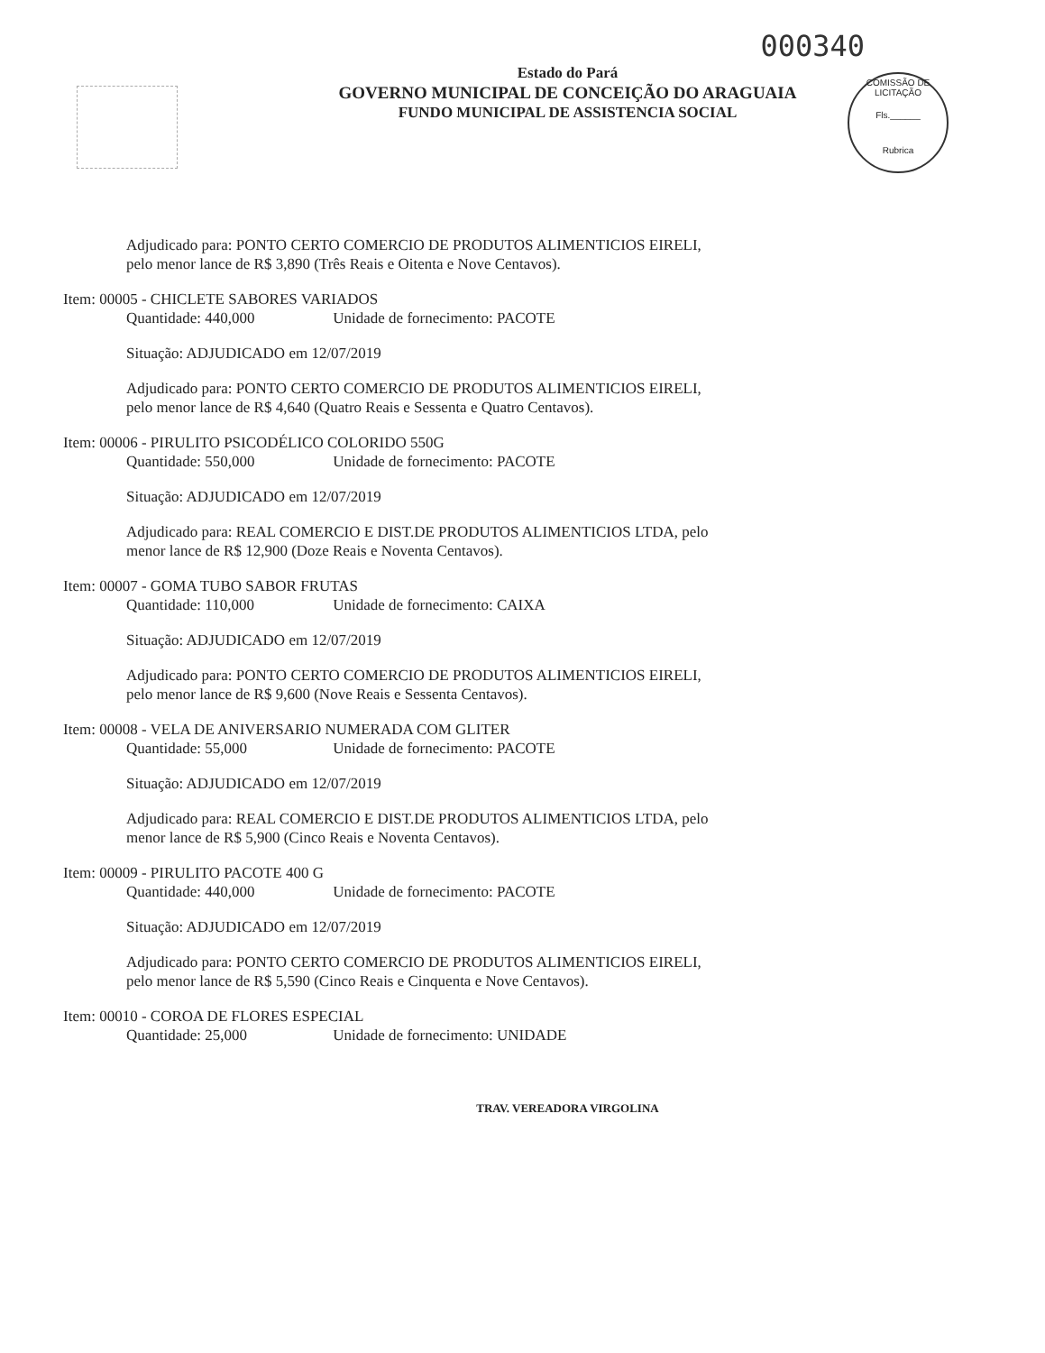000340
COMISSÃO DE LICITAÇÃO
Fls.______
Rubrica
Estado do Pará
GOVERNO MUNICIPAL DE CONCEIÇÃO DO ARAGUAIA
FUNDO MUNICIPAL DE ASSISTENCIA SOCIAL
Adjudicado para: PONTO CERTO COMERCIO DE PRODUTOS ALIMENTICIOS EIRELI, pelo menor lance de R$ 3,890 (Três Reais e Oitenta e Nove Centavos).
Item: 00005 - CHICLETE SABORES VARIADOS
Quantidade: 440,000 Unidade de fornecimento: PACOTE
Situação: ADJUDICADO em 12/07/2019
Adjudicado para: PONTO CERTO COMERCIO DE PRODUTOS ALIMENTICIOS EIRELI, pelo menor lance de R$ 4,640 (Quatro Reais e Sessenta e Quatro Centavos).
Item: 00006 - PIRULITO PSICODÉLICO COLORIDO 550G
Quantidade: 550,000 Unidade de fornecimento: PACOTE
Situação: ADJUDICADO em 12/07/2019
Adjudicado para: REAL COMERCIO E DIST.DE PRODUTOS ALIMENTICIOS LTDA, pelo menor lance de R$ 12,900 (Doze Reais e Noventa Centavos).
Item: 00007 - GOMA TUBO SABOR FRUTAS
Quantidade: 110,000 Unidade de fornecimento: CAIXA
Situação: ADJUDICADO em 12/07/2019
Adjudicado para: PONTO CERTO COMERCIO DE PRODUTOS ALIMENTICIOS EIRELI, pelo menor lance de R$ 9,600 (Nove Reais e Sessenta Centavos).
Item: 00008 - VELA DE ANIVERSARIO NUMERADA COM GLITER
Quantidade: 55,000 Unidade de fornecimento: PACOTE
Situação: ADJUDICADO em 12/07/2019
Adjudicado para: REAL COMERCIO E DIST.DE PRODUTOS ALIMENTICIOS LTDA, pelo menor lance de R$ 5,900 (Cinco Reais e Noventa Centavos).
Item: 00009 - PIRULITO PACOTE 400 G
Quantidade: 440,000 Unidade de fornecimento: PACOTE
Situação: ADJUDICADO em 12/07/2019
Adjudicado para: PONTO CERTO COMERCIO DE PRODUTOS ALIMENTICIOS EIRELI, pelo menor lance de R$ 5,590 (Cinco Reais e Cinquenta e Nove Centavos).
Item: 00010 - COROA DE FLORES ESPECIAL
Quantidade: 25,000 Unidade de fornecimento: UNIDADE
TRAV. VEREADORA VIRGOLINA